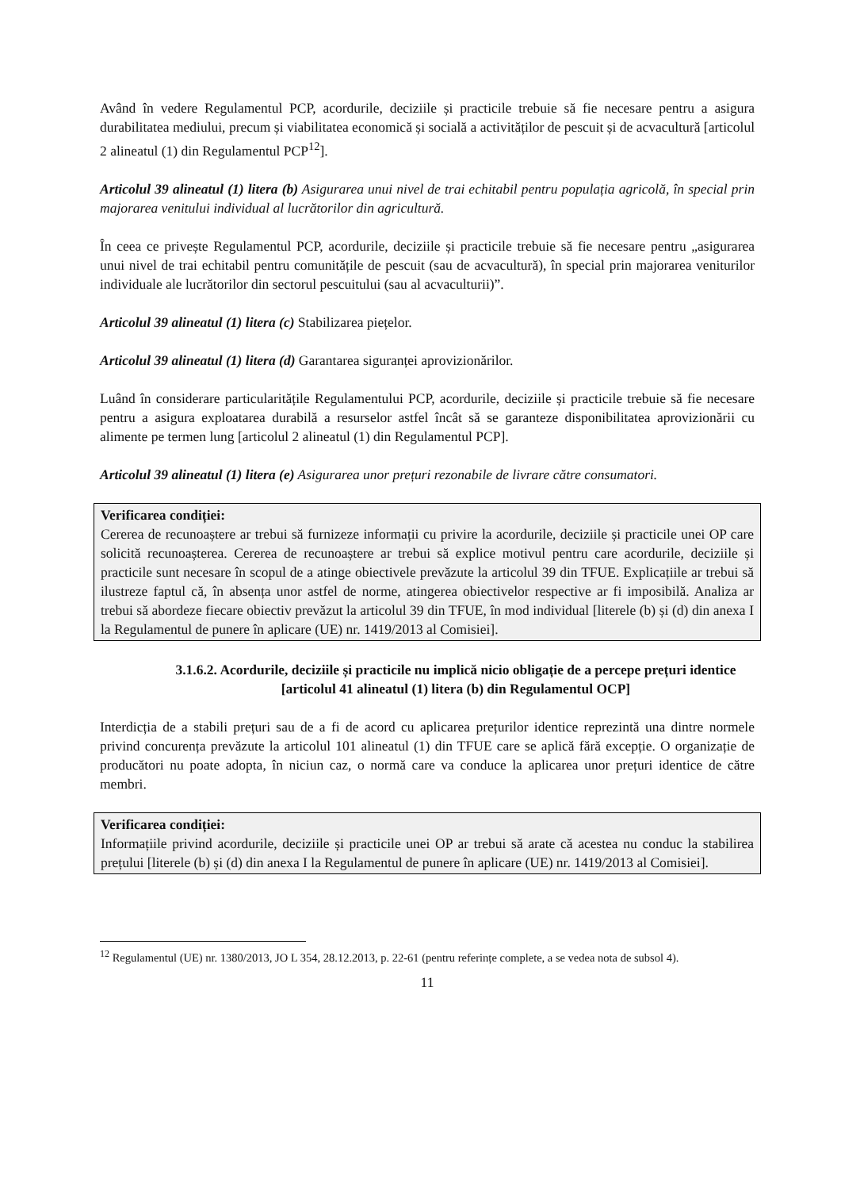Având în vedere Regulamentul PCP, acordurile, deciziile și practicile trebuie să fie necesare pentru a asigura durabilitatea mediului, precum și viabilitatea economică și socială a activităților de pescuit și de acvacultură [articolul 2 alineatul (1) din Regulamentul PCP<sup>12</sup>].
Articolul 39 alineatul (1) litera (b) Asigurarea unui nivel de trai echitabil pentru populația agricolă, în special prin majorarea venitului individual al lucrătorilor din agricultură.
În ceea ce privește Regulamentul PCP, acordurile, deciziile și practicile trebuie să fie necesare pentru „asigurarea unui nivel de trai echitabil pentru comunitățile de pescuit (sau de acvacultură), în special prin majorarea veniturilor individuale ale lucrătorilor din sectorul pescuitului (sau al acvaculturii)”.
Articolul 39 alineatul (1) litera (c) Stabilizarea piețelor.
Articolul 39 alineatul (1) litera (d) Garantarea siguranței aprovizionărilor.
Luând în considerare particularitățile Regulamentului PCP, acordurile, deciziile și practicile trebuie să fie necesare pentru a asigura exploatarea durabilă a resurselor astfel încât să se garanteze disponibilitatea aprovizionării cu alimente pe termen lung [articolul 2 alineatul (1) din Regulamentul PCP].
Articolul 39 alineatul (1) litera (e) Asigurarea unor prețuri rezonabile de livrare către consumatori.
Verificarea condiției:
Cererea de recunoaștere ar trebui să furnizeze informații cu privire la acordurile, deciziile și practicile unei OP care solicită recunoașterea. Cererea de recunoaștere ar trebui să explice motivul pentru care acordurile, deciziile și practicile sunt necesare în scopul de a atinge obiectivele prevăzute la articolul 39 din TFUE. Explicațiile ar trebui să ilustreze faptul că, în absența unor astfel de norme, atingerea obiectivelor respective ar fi imposibilă. Analiza ar trebui să abordeze fiecare obiectiv prevăzut la articolul 39 din TFUE, în mod individual [literele (b) și (d) din anexa I la Regulamentul de punere în aplicare (UE) nr. 1419/2013 al Comisiei].
3.1.6.2. Acordurile, deciziile și practicile nu implică nicio obligație de a percepe prețuri identice [articolul 41 alineatul (1) litera (b) din Regulamentul OCP]
Interdicția de a stabili prețuri sau de a fi de acord cu aplicarea prețurilor identice reprezintă una dintre normele privind concurența prevăzute la articolul 101 alineatul (1) din TFUE care se aplică fără excepție. O organizație de producători nu poate adopta, în niciun caz, o normă care va conduce la aplicarea unor prețuri identice de către membri.
Verificarea condiției:
Informațiile privind acordurile, deciziile și practicile unei OP ar trebui să arate că acestea nu conduc la stabilirea prețului [literele (b) și (d) din anexa I la Regulamentul de punere în aplicare (UE) nr. 1419/2013 al Comisiei].
<sup>12</sup> Regulamentul (UE) nr. 1380/2013, JO L 354, 28.12.2013, p. 22-61 (pentru referințe complete, a se vedea nota de subsol 4).
11